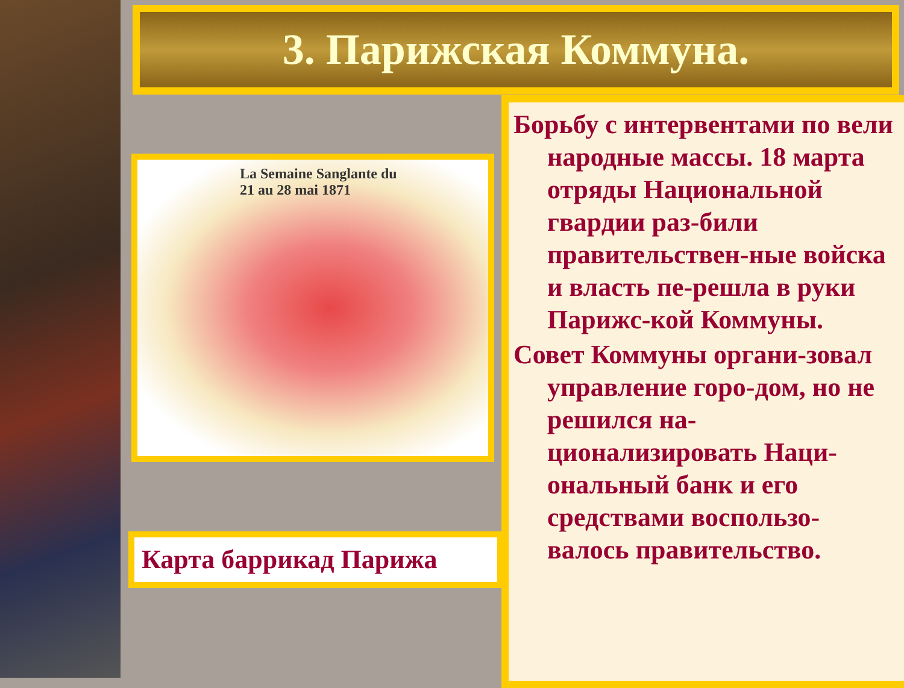3. Парижская Коммуна.
La Semaine Sanglante du
21 au 28 mai 1871
Карта баррикад Парижа
Борьбу с интервентами по вели народные массы. 18 марта отряды Национальной гвардии раз-били правительствен-ные войска и власть пе-решла в руки Парижс-кой Коммуны.
Совет Коммуны органи-зовал управление горо-дом, но не решился на-ционализировать Наци-ональный банк и его средствами воспользо-валось правительство.